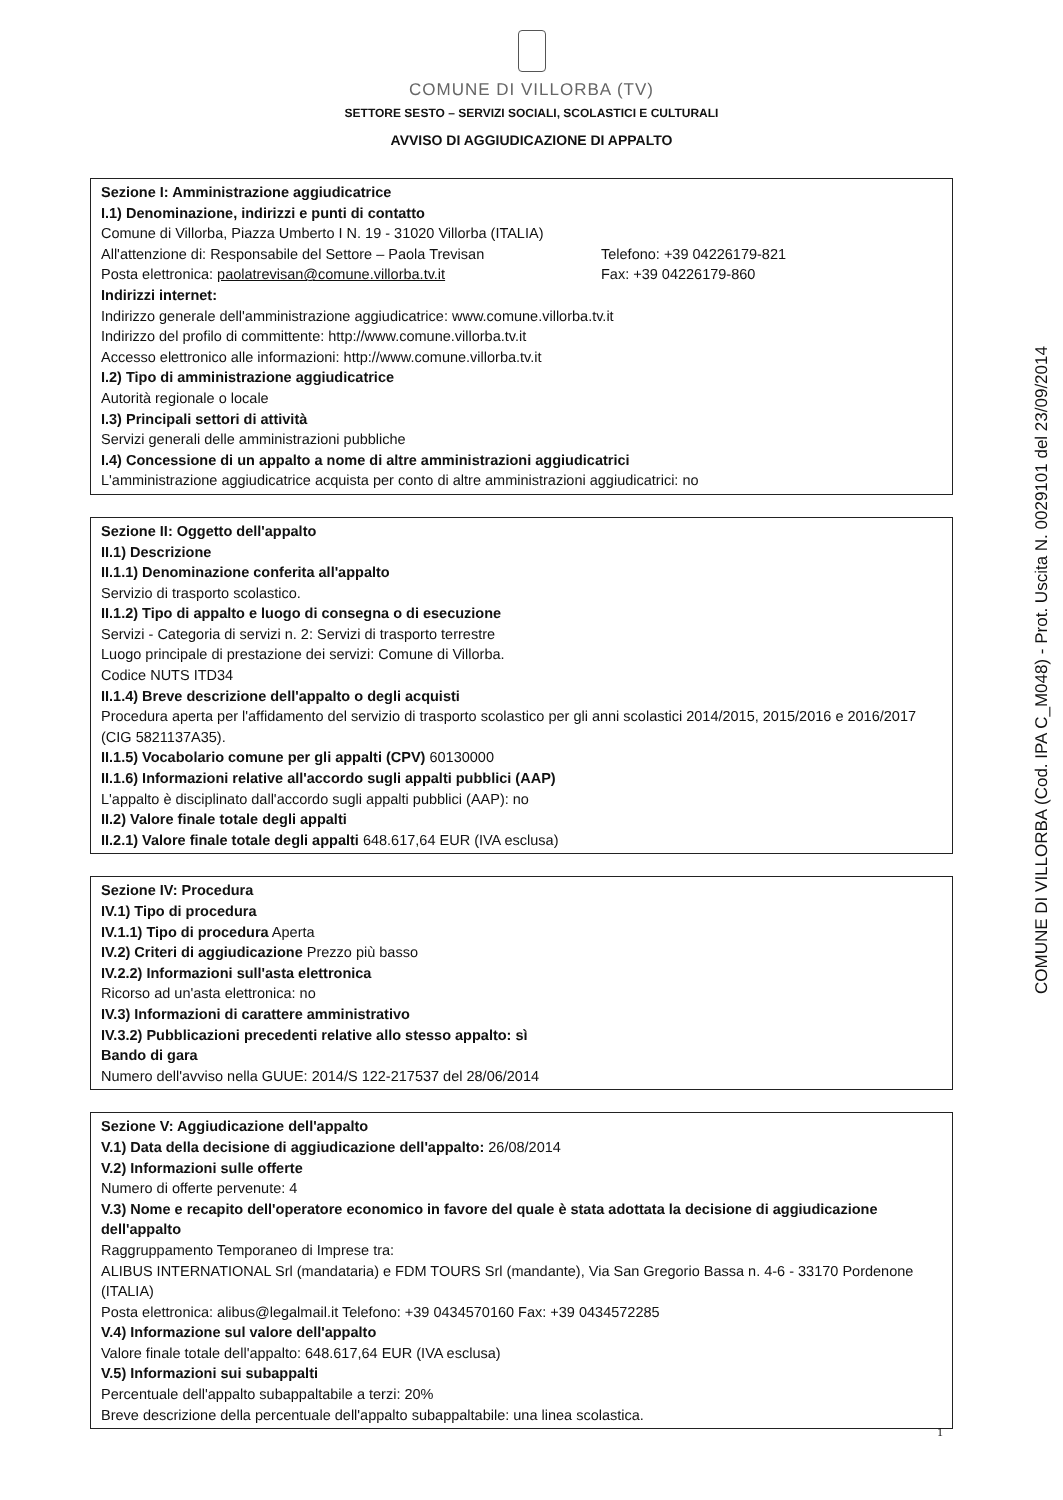COMUNE DI VILLORBA (TV)
SETTORE SESTO – SERVIZI SOCIALI, SCOLASTICI E CULTURALI
AVVISO DI AGGIUDICAZIONE DI APPALTO
Sezione I: Amministrazione aggiudicatrice
I.1) Denominazione, indirizzi e punti di contatto
Comune di Villorba, Piazza Umberto I N. 19 - 31020 Villorba (ITALIA)
All'attenzione di: Responsabile del Settore – Paola Trevisan Telefono: +39 04226179-821
Posta elettronica: paolatrevisan@comune.villorba.tv.it Fax: +39 04226179-860
Indirizzi internet:
Indirizzo generale dell'amministrazione aggiudicatrice: www.comune.villorba.tv.it
Indirizzo del profilo di committente: http://www.comune.villorba.tv.it
Accesso elettronico alle informazioni: http://www.comune.villorba.tv.it
I.2) Tipo di amministrazione aggiudicatrice
Autorità regionale o locale
I.3) Principali settori di attività
Servizi generali delle amministrazioni pubbliche
I.4) Concessione di un appalto a nome di altre amministrazioni aggiudicatrici
L'amministrazione aggiudicatrice acquista per conto di altre amministrazioni aggiudicatrici: no
Sezione II: Oggetto dell'appalto
II.1) Descrizione
II.1.1) Denominazione conferita all'appalto
Servizio di trasporto scolastico.
II.1.2) Tipo di appalto e luogo di consegna o di esecuzione
Servizi - Categoria di servizi n. 2: Servizi di trasporto terrestre
Luogo principale di prestazione dei servizi: Comune di Villorba.
Codice NUTS ITD34
II.1.4) Breve descrizione dell'appalto o degli acquisti
Procedura aperta per l'affidamento del servizio di trasporto scolastico per gli anni scolastici 2014/2015, 2015/2016 e 2016/2017 (CIG 5821137A35).
II.1.5) Vocabolario comune per gli appalti (CPV) 60130000
II.1.6) Informazioni relative all'accordo sugli appalti pubblici (AAP)
L'appalto è disciplinato dall'accordo sugli appalti pubblici (AAP): no
II.2) Valore finale totale degli appalti
II.2.1) Valore finale totale degli appalti 648.617,64 EUR (IVA esclusa)
Sezione IV: Procedura
IV.1) Tipo di procedura
IV.1.1) Tipo di procedura Aperta
IV.2) Criteri di aggiudicazione Prezzo più basso
IV.2.2) Informazioni sull'asta elettronica
Ricorso ad un'asta elettronica: no
IV.3) Informazioni di carattere amministrativo
IV.3.2) Pubblicazioni precedenti relative allo stesso appalto: sì
Bando di gara
Numero dell'avviso nella GUUE: 2014/S 122-217537 del 28/06/2014
Sezione V: Aggiudicazione dell'appalto
V.1) Data della decisione di aggiudicazione dell'appalto: 26/08/2014
V.2) Informazioni sulle offerte
Numero di offerte pervenute: 4
V.3) Nome e recapito dell'operatore economico in favore del quale è stata adottata la decisione di aggiudicazione dell'appalto
Raggruppamento Temporaneo di Imprese tra:
ALIBUS INTERNATIONAL Srl (mandataria) e FDM TOURS Srl (mandante), Via San Gregorio Bassa n. 4-6 - 33170 Pordenone (ITALIA)
Posta elettronica: alibus@legalmail.it Telefono: +39 0434570160 Fax: +39 0434572285
V.4) Informazione sul valore dell'appalto
Valore finale totale dell'appalto: 648.617,64 EUR (IVA esclusa)
V.5) Informazioni sui subappalti
Percentuale dell'appalto subappaltabile a terzi: 20%
Breve descrizione della percentuale dell'appalto subappaltabile: una linea scolastica.
COMUNE DI VILLORBA (Cod. IPA C_M048) - Prot. Uscita N. 0029101 del 23/09/2014
1